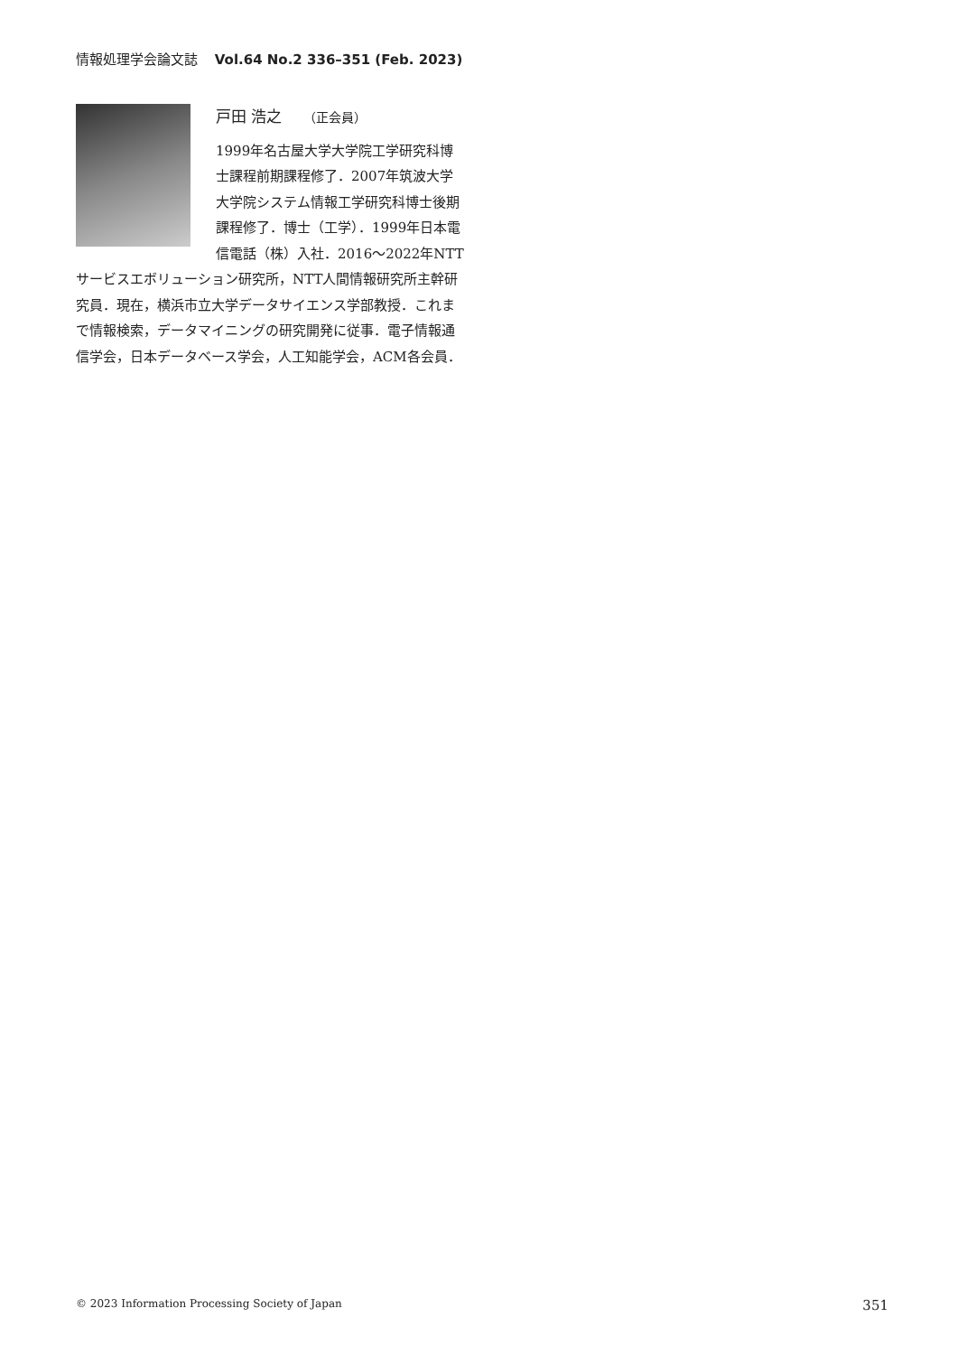情報処理学会論文誌 Vol.64 No.2 336–351 (Feb. 2023)
戸田 浩之 （正会員）
1999年名古屋大学大学院工学研究科博士課程前期課程修了．2007年筑波大学大学院システム情報工学研究科博士後期課程修了．博士（工学）．1999年日本電信電話（株）入社．2016～2022年NTTサービスエボリューション研究所，NTT人間情報研究所主幹研究員．現在，横浜市立大学データサイエンス学部教授．これまで情報検索，データマイニングの研究開発に従事．電子情報通信学会，日本データベース学会，人工知能学会，ACM各会員．
© 2023 Information Processing Society of Japan 351